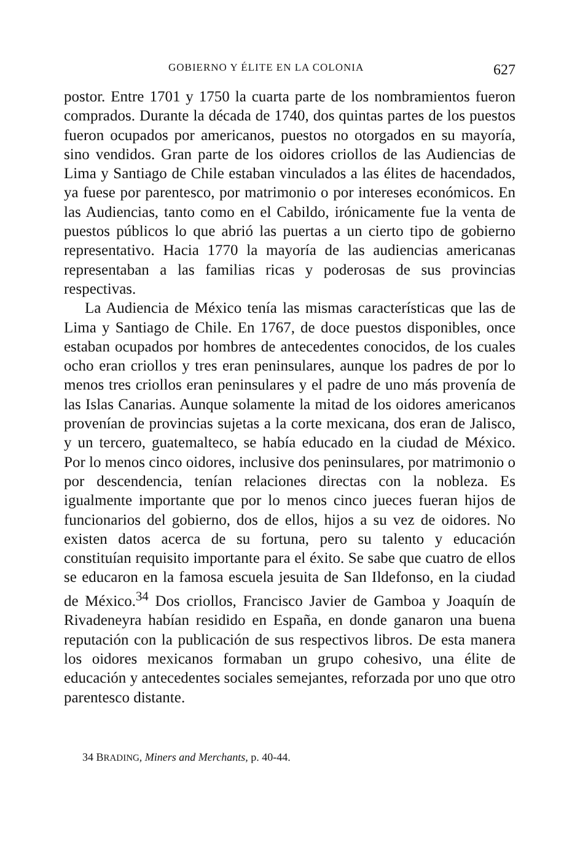GOBIERNO Y ÉLITE EN LA COLONIA 627
postor. Entre 1701 y 1750 la cuarta parte de los nombramientos fueron comprados. Durante la década de 1740, dos quintas partes de los puestos fueron ocupados por americanos, puestos no otorgados en su mayoría, sino vendidos. Gran parte de los oidores criollos de las Audiencias de Lima y Santiago de Chile estaban vinculados a las élites de hacendados, ya fuese por parentesco, por matrimonio o por intereses económicos. En las Audiencias, tanto como en el Cabildo, irónicamente fue la venta de puestos públicos lo que abrió las puertas a un cierto tipo de gobierno representativo. Hacia 1770 la mayoría de las audiencias americanas representaban a las familias ricas y poderosas de sus provincias respectivas.
La Audiencia de México tenía las mismas características que las de Lima y Santiago de Chile. En 1767, de doce puestos disponibles, once estaban ocupados por hombres de antecedentes conocidos, de los cuales ocho eran criollos y tres eran peninsulares, aunque los padres de por lo menos tres criollos eran peninsulares y el padre de uno más provenía de las Islas Canarias. Aunque solamente la mitad de los oidores americanos provenían de provincias sujetas a la corte mexicana, dos eran de Jalisco, y un tercero, guatemalteco, se había educado en la ciudad de México. Por lo menos cinco oidores, inclusive dos peninsulares, por matrimonio o por descendencia, tenían relaciones directas con la nobleza. Es igualmente importante que por lo menos cinco jueces fueran hijos de funcionarios del gobierno, dos de ellos, hijos a su vez de oidores. No existen datos acerca de su fortuna, pero su talento y educación constituían requisito importante para el éxito. Se sabe que cuatro de ellos se educaron en la famosa escuela jesuita de San Ildefonso, en la ciudad de México.<sup>34</sup> Dos criollos, Francisco Javier de Gamboa y Joaquín de Rivadeneyra habían residido en España, en donde ganaron una buena reputación con la publicación de sus respectivos libros. De esta manera los oidores mexicanos formaban un grupo cohesivo, una élite de educación y antecedentes sociales semejantes, reforzada por uno que otro parentesco distante.
34 BRADING, Miners and Merchants, p. 40-44.